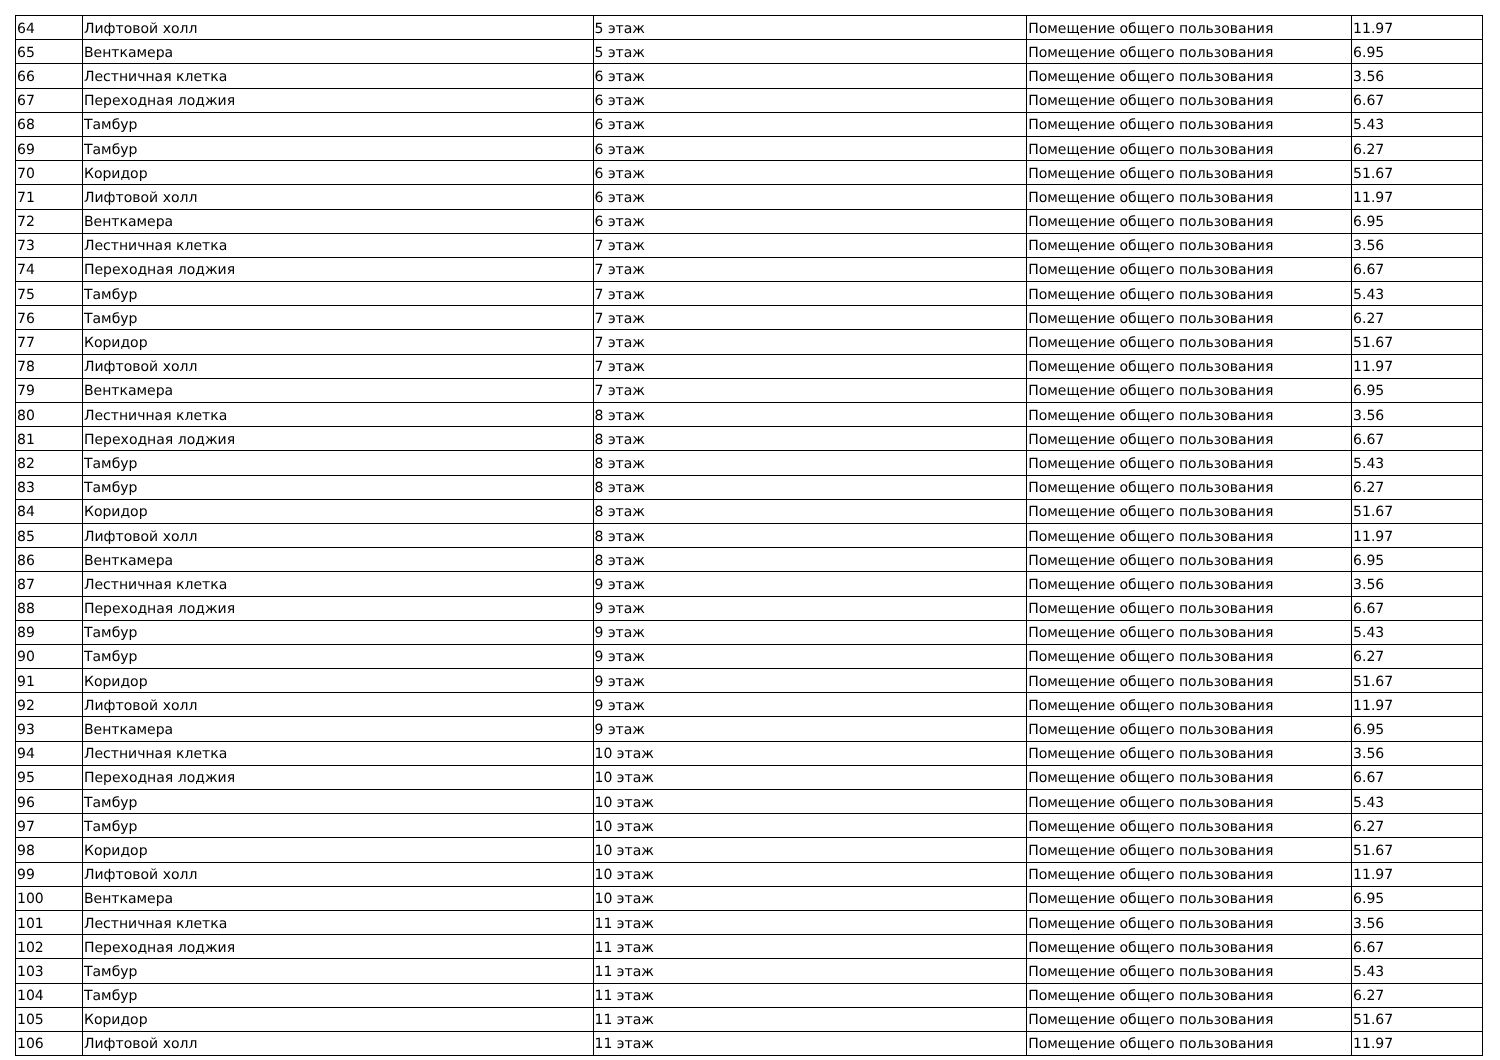| 64 | Лифтовой холл | 5 этаж | Помещение общего пользования | 11.97 |
| 65 | Венткамера | 5 этаж | Помещение общего пользования | 6.95 |
| 66 | Лестничная клетка | 6 этаж | Помещение общего пользования | 3.56 |
| 67 | Переходная лоджия | 6 этаж | Помещение общего пользования | 6.67 |
| 68 | Тамбур | 6 этаж | Помещение общего пользования | 5.43 |
| 69 | Тамбур | 6 этаж | Помещение общего пользования | 6.27 |
| 70 | Коридор | 6 этаж | Помещение общего пользования | 51.67 |
| 71 | Лифтовой холл | 6 этаж | Помещение общего пользования | 11.97 |
| 72 | Венткамера | 6 этаж | Помещение общего пользования | 6.95 |
| 73 | Лестничная клетка | 7 этаж | Помещение общего пользования | 3.56 |
| 74 | Переходная лоджия | 7 этаж | Помещение общего пользования | 6.67 |
| 75 | Тамбур | 7 этаж | Помещение общего пользования | 5.43 |
| 76 | Тамбур | 7 этаж | Помещение общего пользования | 6.27 |
| 77 | Коридор | 7 этаж | Помещение общего пользования | 51.67 |
| 78 | Лифтовой холл | 7 этаж | Помещение общего пользования | 11.97 |
| 79 | Венткамера | 7 этаж | Помещение общего пользования | 6.95 |
| 80 | Лестничная клетка | 8 этаж | Помещение общего пользования | 3.56 |
| 81 | Переходная лоджия | 8 этаж | Помещение общего пользования | 6.67 |
| 82 | Тамбур | 8 этаж | Помещение общего пользования | 5.43 |
| 83 | Тамбур | 8 этаж | Помещение общего пользования | 6.27 |
| 84 | Коридор | 8 этаж | Помещение общего пользования | 51.67 |
| 85 | Лифтовой холл | 8 этаж | Помещение общего пользования | 11.97 |
| 86 | Венткамера | 8 этаж | Помещение общего пользования | 6.95 |
| 87 | Лестничная клетка | 9 этаж | Помещение общего пользования | 3.56 |
| 88 | Переходная лоджия | 9 этаж | Помещение общего пользования | 6.67 |
| 89 | Тамбур | 9 этаж | Помещение общего пользования | 5.43 |
| 90 | Тамбур | 9 этаж | Помещение общего пользования | 6.27 |
| 91 | Коридор | 9 этаж | Помещение общего пользования | 51.67 |
| 92 | Лифтовой холл | 9 этаж | Помещение общего пользования | 11.97 |
| 93 | Венткамера | 9 этаж | Помещение общего пользования | 6.95 |
| 94 | Лестничная клетка | 10 этаж | Помещение общего пользования | 3.56 |
| 95 | Переходная лоджия | 10 этаж | Помещение общего пользования | 6.67 |
| 96 | Тамбур | 10 этаж | Помещение общего пользования | 5.43 |
| 97 | Тамбур | 10 этаж | Помещение общего пользования | 6.27 |
| 98 | Коридор | 10 этаж | Помещение общего пользования | 51.67 |
| 99 | Лифтовой холл | 10 этаж | Помещение общего пользования | 11.97 |
| 100 | Венткамера | 10 этаж | Помещение общего пользования | 6.95 |
| 101 | Лестничная клетка | 11 этаж | Помещение общего пользования | 3.56 |
| 102 | Переходная лоджия | 11 этаж | Помещение общего пользования | 6.67 |
| 103 | Тамбур | 11 этаж | Помещение общего пользования | 5.43 |
| 104 | Тамбур | 11 этаж | Помещение общего пользования | 6.27 |
| 105 | Коридор | 11 этаж | Помещение общего пользования | 51.67 |
| 106 | Лифтовой холл | 11 этаж | Помещение общего пользования | 11.97 |